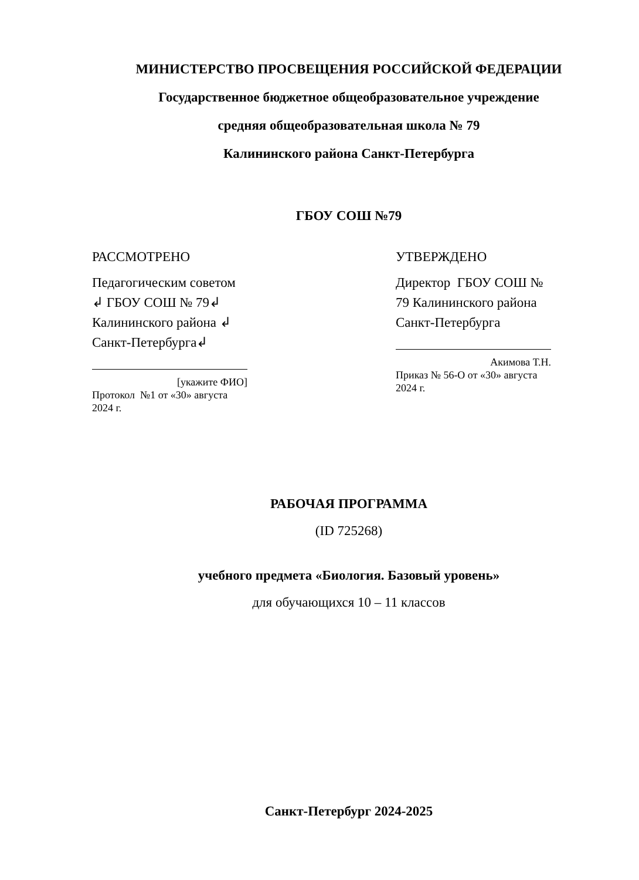МИНИСТЕРСТВО ПРОСВЕЩЕНИЯ РОССИЙСКОЙ ФЕДЕРАЦИИ
Государственное бюджетное общеобразовательное учреждение
средняя общеобразовательная школа № 79
Калининского района Санкт-Петербурга
ГБОУ СОШ №79
РАССМОТРЕНО
Педагогическим советом ↲ ГБОУ СОШ № 79↲ Калининского района ↲ Санкт-Петербурга↲
[укажите ФИО]
Протокол №1 от «30» августа 2024 г.
УТВЕРЖДЕНО
Директор ГБОУ СОШ № 79 Калининского района Санкт-Петербурга
Акимова Т.Н.
Приказ № 56-О от «30» августа 2024 г.
РАБОЧАЯ ПРОГРАММА
(ID 725268)
учебного предмета «Биология. Базовый уровень»
для обучающихся 10 – 11 классов
Санкт-Петербург 2024-2025